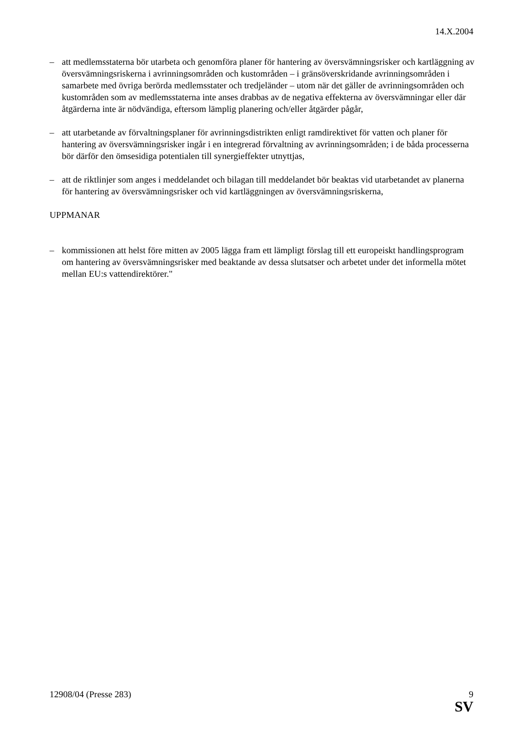14.X.2004
– att medlemsstaterna bör utarbeta och genomföra planer för hantering av översvämningsrisker och kartläggning av översvämningsriskerna i avrinningsområden och kustområden – i gränsöverskridande avrinningsområden i samarbete med övriga berörda medlemsstater och tredjeländer – utom när det gäller de avrinningsområden och kustområden som av medlemsstaterna inte anses drabbas av de negativa effekterna av översvämningar eller där åtgärderna inte är nödvändiga, eftersom lämplig planering och/eller åtgärder pågår,
– att utarbetande av förvaltningsplaner för avrinningsdistrikten enligt ramdirektivet för vatten och planer för hantering av översvämningsrisker ingår i en integrerad förvaltning av avrinningsområden; i de båda processerna bör därför den ömsesidiga potentialen till synergieffekter utnyttjas,
– att de riktlinjer som anges i meddelandet och bilagan till meddelandet bör beaktas vid utarbetandet av planerna för hantering av översvämningsrisker och vid kartläggningen av översvämningsriskerna,
UPPMANAR
– kommissionen att helst före mitten av 2005 lägga fram ett lämpligt förslag till ett europeiskt handlingsprogram om hantering av översvämningsrisker med beaktande av dessa slutsatser och arbetet under det informella mötet mellan EU:s vattendirektörer."
12908/04 (Presse 283) 9
SV